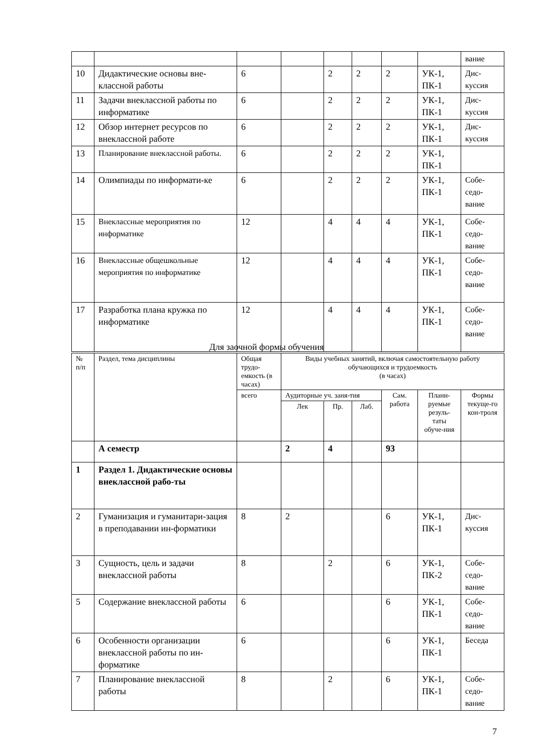| | | | | | | | | вание |
| 10 | Дидактические основы вне-классной работы | 6 | | 2 | 2 | 2 | УК-1, ПК-1 | Дис-куссия |
| 11 | Задачи внеклассной работы по информатике | 6 | | 2 | 2 | 2 | УК-1, ПК-1 | Дис-куссия |
| 12 | Обзор интернет ресурсов по внеклассной работе | 6 | | 2 | 2 | 2 | УК-1, ПК-1 | Дис-куссия |
| 13 | Планирование внеклассной работы. | 6 | | 2 | 2 | 2 | УК-1, ПК-1 | |
| 14 | Олимпиады по информати-ке | 6 | | 2 | 2 | 2 | УК-1, ПК-1 | Собе-седо-вание |
| 15 | Внеклассные мероприятия по информатике | 12 | | 4 | 4 | 4 | УК-1, ПК-1 | Собе-седо-вание |
| 16 | Внеклассные общешкольные мероприятия по информатике | 12 | | 4 | 4 | 4 | УК-1, ПК-1 | Собе-седо-вание |
| 17 | Разработка плана кружка по информатике | 12 | | 4 | 4 | 4 | УК-1, ПК-1 | Собе-седо-вание |
Для заочной формы обучения
| № п/п | Раздел, тема дисциплины | Общая трудо-емкость (в часах) | Виды учебных занятий, включая самостоятельную работу обучающихся и трудоемкость (в часах) | | | | | |
| --- | --- | --- | --- | --- | --- | --- | --- | --- |
| | | всего | Аудиторные уч. заня-тия | | | Сам. работа | Плани-руемые резуль-таты обуче-ния | Формы текуще-го кон-троля |
| | | | Лек | Пр. | Лаб. | | | |
| | А семестр | | 2 | 4 | | 93 | | |
| 1 | Раздел 1. Дидактические основы внеклассной рабо-ты | | | | | | | |
| 2 | Гуманизация и гуманитари-зация в преподавании ин-форматики | 8 | 2 | | | 6 | УК-1, ПК-1 | Дис-куссия |
| 3 | Сущность, цель и задачи внеклассной работы | 8 | | 2 | | 6 | УК-1, ПК-2 | Собе-седо-вание |
| 5 | Содержание внеклассной работы | 6 | | | | 6 | УК-1, ПК-1 | Собе-седо-вание |
| 6 | Особенности организации внеклассной работы по ин-форматике | 6 | | | | 6 | УК-1, ПК-1 | Беседа |
| 7 | Планирование внеклассной работы | 8 | | 2 | | 6 | УК-1, ПК-1 | Собе-седо-вание |
7